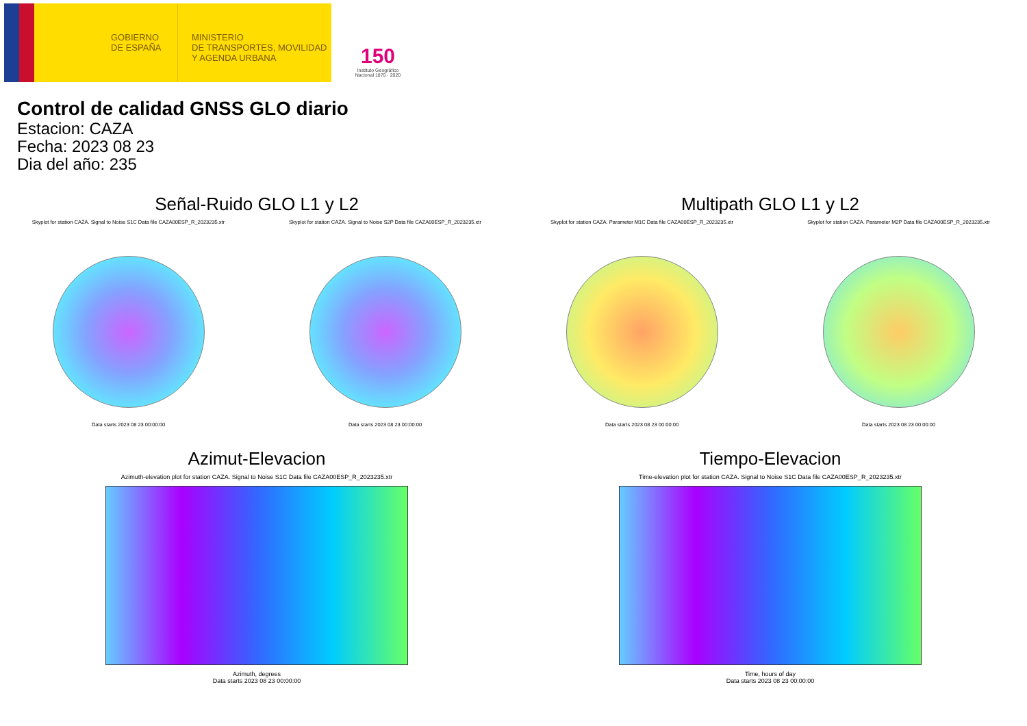GOBIERNO
DE ESPAÑA
MINISTERIO
DE TRANSPORTES, MOVILIDAD
Y AGENDA URBANA
150
Instituto Geográfico Nacional 1870 · 2020
Control de calidad GNSS GLO diario
Estacion: CAZA
Fecha: 2023 08 23
Dia del año: 235
Señal-Ruido GLO L1 y L2
Skyplot for station CAZA. Signal to Noise S1C Data file CAZA00ESP_R_2023235.xtr
Data starts 2023 08 23 00:00:00
Skyplot for station CAZA. Signal to Noise S2P Data file CAZA00ESP_R_2023235.xtr
Data starts 2023 08 23 00:00:00
Multipath GLO L1 y L2
Skyplot for station CAZA. Parameter M1C Data file CAZA00ESP_R_2023235.xtr
Data starts 2023 08 23 00:00:00
Skyplot for station CAZA. Parameter M2P Data file CAZA00ESP_R_2023235.xtr
Data starts 2023 08 23 00:00:00
Azimut-Elevacion
Azimuth-elevation plot for station CAZA. Signal to Noise S1C Data file CAZA00ESP_R_2023235.xtr
Azimuth, degrees
Data starts 2023 08 23 00:00:00
Tiempo-Elevacion
Time-elevation plot for station CAZA. Signal to Noise S1C Data file CAZA00ESP_R_2023235.xtr
Time, hours of day
Data starts 2023 08 23 00:00:00